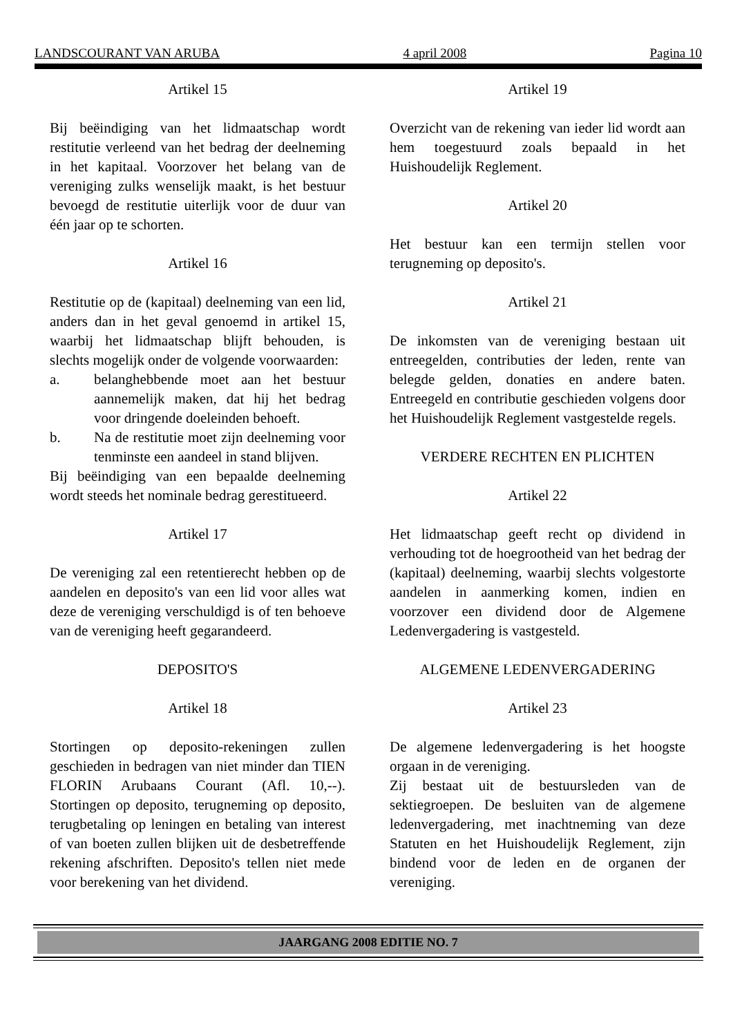LANDSCOURANT VAN ARUBA 4 april 2008 Pagina 10
Artikel 15
Bij beëindiging van het lidmaatschap wordt restitutie verleend van het bedrag der deelneming in het kapitaal. Voorzover het belang van de vereniging zulks wenselijk maakt, is het bestuur bevoegd de restitutie uiterlijk voor de duur van één jaar op te schorten.
Artikel 16
Restitutie op de (kapitaal) deelneming van een lid, anders dan in het geval genoemd in artikel 15, waarbij het lidmaatschap blijft behouden, is slechts mogelijk onder de volgende voorwaarden:
a. belanghebbende moet aan het bestuur aannemelijk maken, dat hij het bedrag voor dringende doeleinden behoeft.
b. Na de restitutie moet zijn deelneming voor tenminste een aandeel in stand blijven.
Bij beëindiging van een bepaalde deelneming wordt steeds het nominale bedrag gerestitueerd.
Artikel 17
De vereniging zal een retentierecht hebben op de aandelen en deposito's van een lid voor alles wat deze de vereniging verschuldigd is of ten behoeve van de vereniging heeft gegarandeerd.
DEPOSITO'S
Artikel 18
Stortingen op deposito-rekeningen zullen geschieden in bedragen van niet minder dan TIEN FLORIN Arubaans Courant (Afl. 10,--). Stortingen op deposito, terugneming op deposito, terugbetaling op leningen en betaling van interest of van boeten zullen blijken uit de desbetreffende rekening afschriften. Deposito's tellen niet mede voor berekening van het dividend.
Artikel 19
Overzicht van de rekening van ieder lid wordt aan hem toegestuurd zoals bepaald in het Huishoudelijk Reglement.
Artikel 20
Het bestuur kan een termijn stellen voor terugneming op deposito's.
Artikel 21
De inkomsten van de vereniging bestaan uit entreegelden, contributies der leden, rente van belegde gelden, donaties en andere baten. Entreegeld en contributie geschieden volgens door het Huishoudelijk Reglement vastgestelde regels.
VERDERE RECHTEN EN PLICHTEN
Artikel 22
Het lidmaatschap geeft recht op dividend in verhouding tot de hoegrootheid van het bedrag der (kapitaal) deelneming, waarbij slechts volgestorte aandelen in aanmerking komen, indien en voorzover een dividend door de Algemene Ledenvergadering is vastgesteld.
ALGEMENE LEDENVERGADERING
Artikel 23
De algemene ledenvergadering is het hoogste orgaan in de vereniging.
Zij bestaat uit de bestuursleden van de sektiegroepen. De besluiten van de algemene ledenvergadering, met inachtneming van deze Statuten en het Huishoudelijk Reglement, zijn bindend voor de leden en de organen der vereniging.
JAARGANG 2008 EDITIE NO. 7